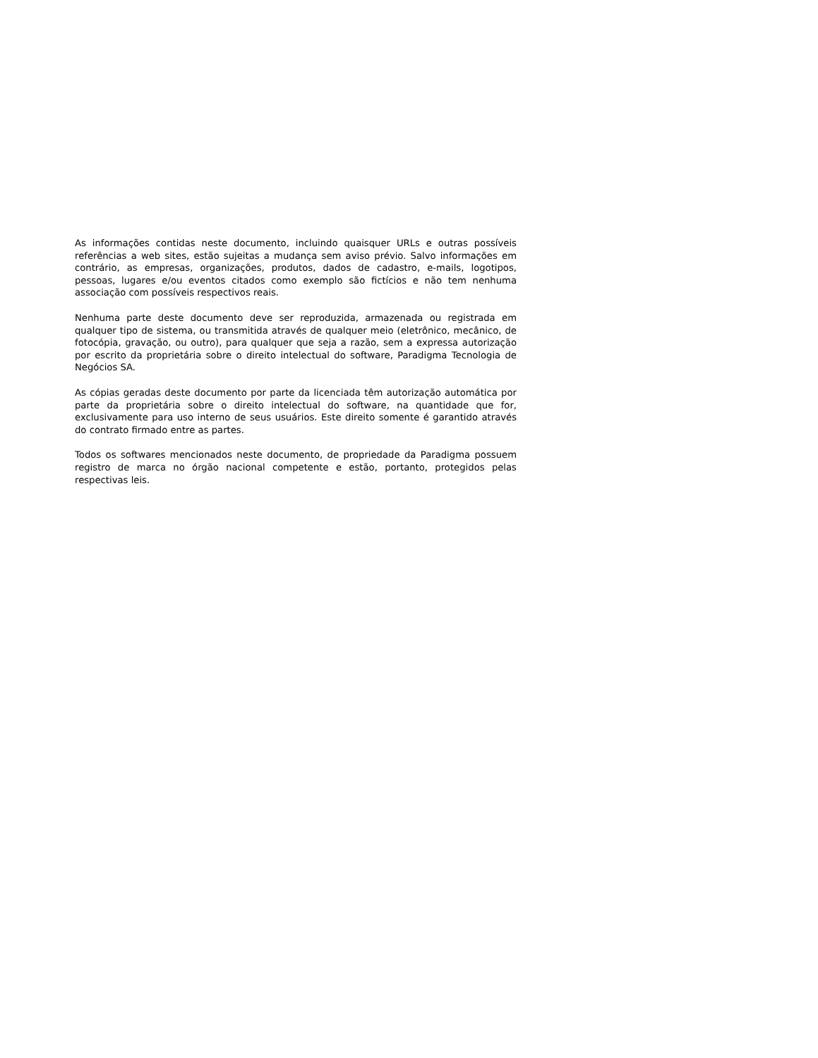As informações contidas neste documento, incluindo quaisquer URLs e outras possíveis referências a web sites, estão sujeitas a mudança sem aviso prévio. Salvo informações em contrário, as empresas, organizações, produtos, dados de cadastro, e-mails, logotipos, pessoas, lugares e/ou eventos citados como exemplo são fictícios e não tem nenhuma associação com possíveis respectivos reais.
Nenhuma parte deste documento deve ser reproduzida, armazenada ou registrada em qualquer tipo de sistema, ou transmitida através de qualquer meio (eletrônico, mecânico, de fotocópia, gravação, ou outro), para qualquer que seja a razão, sem a expressa autorização por escrito da proprietária sobre o direito intelectual do software, Paradigma Tecnologia de Negócios SA.
As cópias geradas deste documento por parte da licenciada têm autorização automática por parte da proprietária sobre o direito intelectual do software, na quantidade que for, exclusivamente para uso interno de seus usuários. Este direito somente é garantido através do contrato firmado entre as partes.
Todos os softwares mencionados neste documento, de propriedade da Paradigma possuem registro de marca no órgão nacional competente e estão, portanto, protegidos pelas respectivas leis.